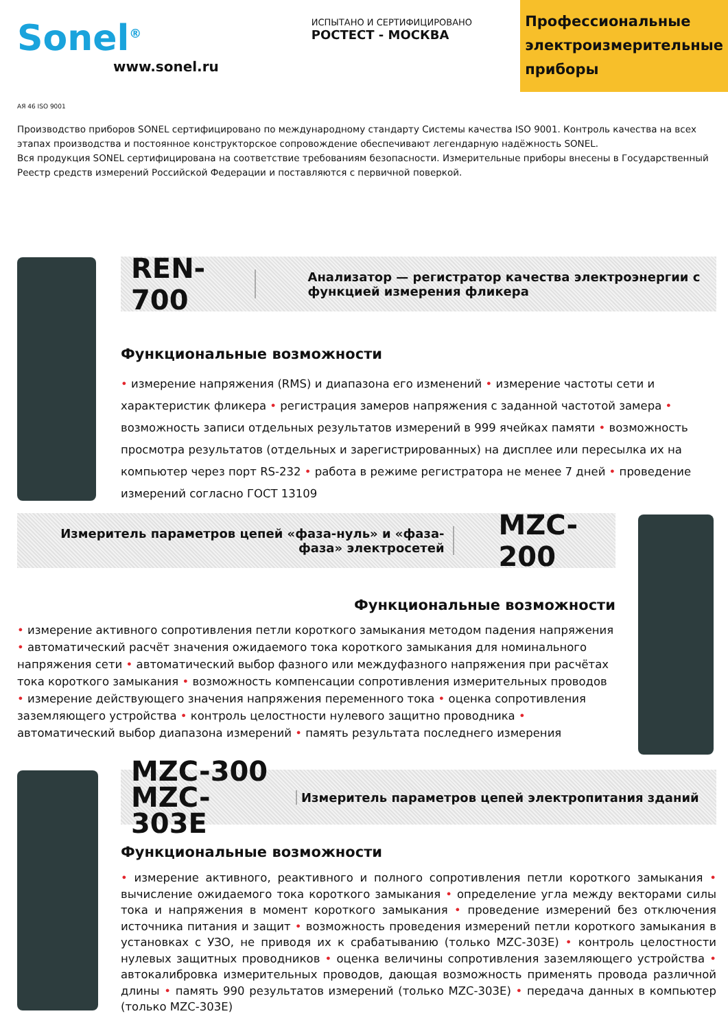Sonel<sup>®</sup>
www.sonel.ru
ИСПЫТАНО И СЕРТИФИЦИРОВАНО
РОСТЕСТ - МОСКВА
Профессиональные электроизмерительные приборы
АЯ 46 ISO 9001
Производство приборов SONEL сертифицировано по международному стандарту Системы качества ISO 9001. Контроль качества на всех этапах производства и постоянное конструкторское сопровождение обеспечивают легендарную надёжность SONEL.
Вся продукция SONEL сертифицирована на соответствие требованиям безопасности. Измерительные приборы внесены в Государственный Реестр средств измерений Российской Федерации и поставляются с первичной поверкой.
REN-700
Анализатор — регистратор качества электроэнергии с функцией измерения фликера
Функциональные возможности
• измерение напряжения (RMS) и диапазона его изменений • измерение частоты сети и характеристик фликера • регистрация замеров напряжения с заданной частотой замера • возможность записи отдельных результатов измерений в 999 ячейках памяти • возможность просмотра результатов (отдельных и зарегистрированных) на дисплее или пересылка их на компьютер через порт RS-232 • работа в режиме регистратора не менее 7 дней • проведение измерений согласно ГОСТ 13109
Измеритель параметров цепей «фаза-нуль» и «фаза-фаза» электросетей
MZC-200
Функциональные возможности
• измерение активного сопротивления петли короткого замыкания методом падения напряжения • автоматический расчёт значения ожидаемого тока короткого замыкания для номинального напряжения сети • автоматический выбор фазного или междуфазного напряжения при расчётах тока короткого замыкания • возможность компенсации сопротивления измерительных проводов • измерение действующего значения напряжения переменного тока • оценка сопротивления заземляющего устройства • контроль целостности нулевого защитно проводника • автоматический выбор диапазона измерений • память результата последнего измерения
MZC-300
MZC-303E
Измеритель параметров цепей электропитания зданий
Функциональные возможности
• измерение активного, реактивного и полного сопротивления петли короткого замыкания • вычисление ожидаемого тока короткого замыкания • определение угла между векторами силы тока и напряжения в момент короткого замыкания • проведение измерений без отключения источника питания и защит • возможность проведения измерений петли короткого замыкания в установках с УЗО, не приводя их к срабатыванию (только MZC-303E) • контроль целостности нулевых защитных проводников • оценка величины сопротивления заземляющего устройства • автокалибровка измерительных проводов, дающая возможность применять провода различной длины • память 990 результатов измерений (только MZC-303E) • передача данных в компьютер (только MZC-303E)